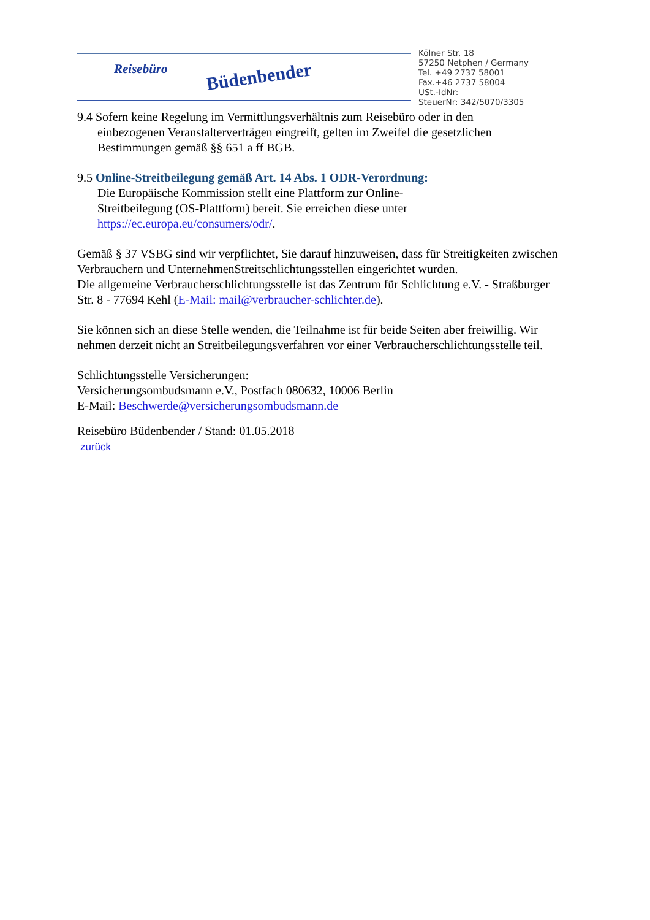Reisebüro Büdenbender
Kölner Str. 18
57250 Netphen / Germany
Tel. +49 2737 58001
Fax.+46 2737 58004
USt.-IdNr:
SteuerNr: 342/5070/3305
9.4 Sofern keine Regelung im Vermittlungsverhältnis zum Reisebüro oder in den
einbezogenen Veranstalterverträgen eingreift, gelten im Zweifel die gesetzlichen
Bestimmungen gemäß §§ 651 a ff BGB.
9.5 Online-Streitbeilegung gemäß Art. 14 Abs. 1 ODR-Verordnung:
Die Europäische Kommission stellt eine Plattform zur Online-
Streitbeilegung (OS-Plattform) bereit. Sie erreichen diese unter
https://ec.europa.eu/consumers/odr/.
Gemäß § 37 VSBG sind wir verpflichtet, Sie darauf hinzuweisen, dass für Streitigkeiten zwischen Verbrauchern und UnternehmenStreitschlichtungsstellen eingerichtet wurden.
Die allgemeine Verbraucherschlichtungsstelle ist das Zentrum für Schlichtung e.V. - Straßburger Str. 8 - 77694 Kehl (E-Mail: mail@verbraucher-schlichter.de).
Sie können sich an diese Stelle wenden, die Teilnahme ist für beide Seiten aber freiwillig. Wir nehmen derzeit nicht an Streitbeilegungsverfahren vor einer Verbraucherschlichtungsstelle teil.
Schlichtungsstelle Versicherungen:
Versicherungsombudsmann e.V., Postfach 080632, 10006 Berlin
E-Mail: Beschwerde@versicherungsombudsmann.de
Reisebüro Büdenbender / Stand: 01.05.2018
zurück